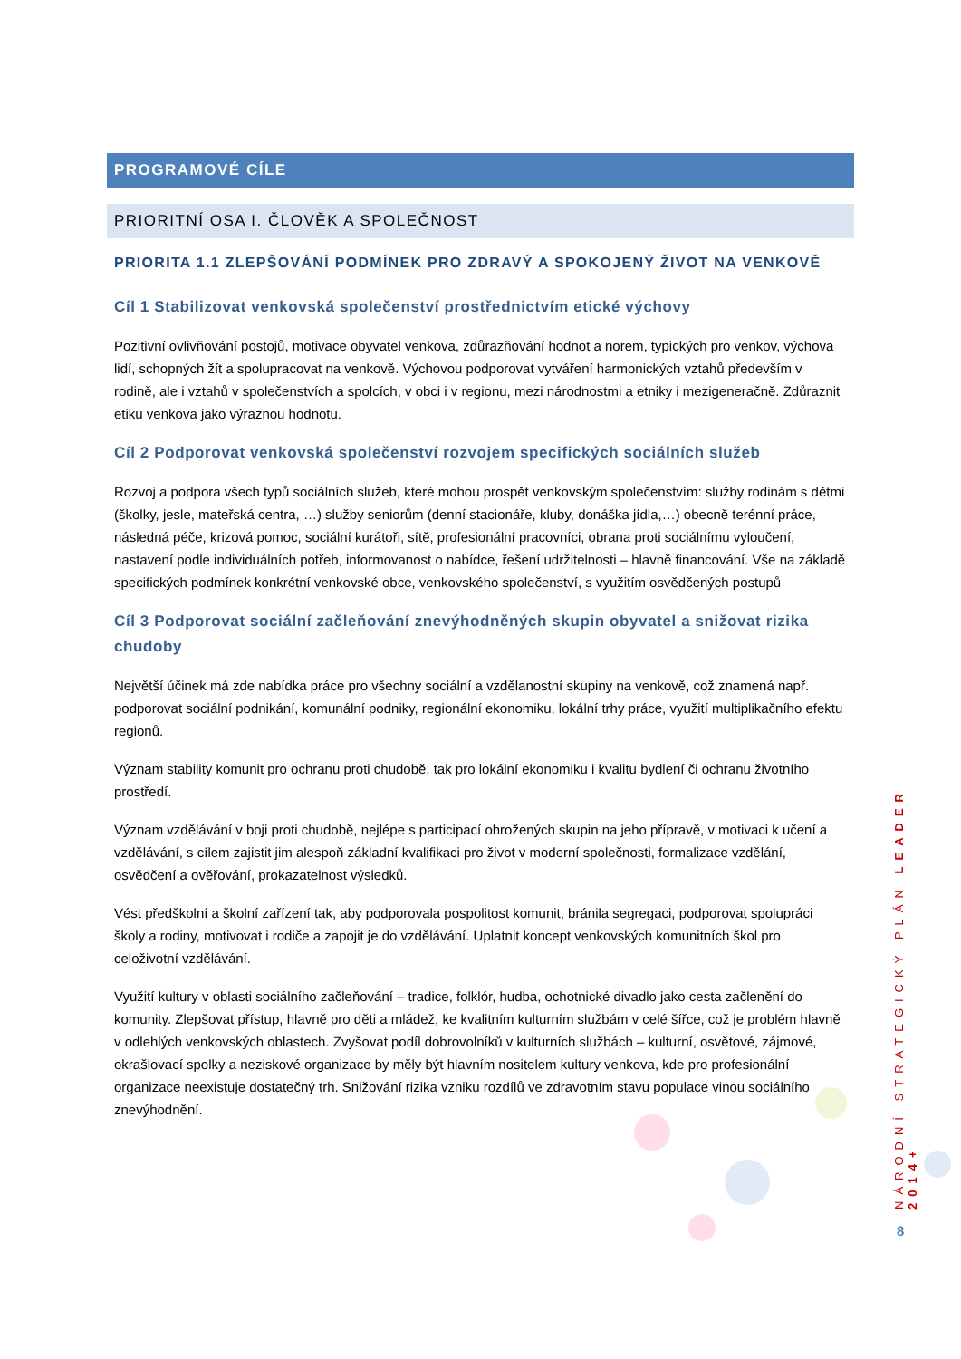PROGRAMOVÉ CÍLE
PRIORITNÍ OSA I. ČLOVĚK A SPOLEČNOST
PRIORITA 1.1 ZLEPŠOVÁNÍ PODMÍNEK PRO ZDRAVÝ A SPOKOJENÝ ŽIVOT NA VENKOVĚ
Cíl 1 Stabilizovat venkovská společenství prostřednictvím etické výchovy
Pozitivní ovlivňování postojů, motivace obyvatel venkova, zdůrazňování hodnot a norem, typických pro venkov, výchova lidí, schopných žít a spolupracovat na venkově. Výchovou podporovat vytváření harmonických vztahů především v rodině, ale i vztahů v společenstvích a spolcích, v obci i v regionu, mezi národnostmi a etniky i mezigeneračně. Zdůraznit etiku venkova jako výraznou hodnotu.
Cíl 2 Podporovat venkovská společenství rozvojem specifických sociálních služeb
Rozvoj a podpora všech typů sociálních služeb, které mohou prospět venkovským společenstvím: služby rodinám s dětmi (školky, jesle, mateřská centra, …) služby seniorům (denní stacionáře, kluby, donáška jídla,…) obecně terénní práce, následná péče, krizová pomoc, sociální kurátoři, sítě, profesionální pracovníci, obrana proti sociálnímu vyloučení, nastavení podle individuálních potřeb, informovanost o nabídce, řešení udržitelnosti – hlavně financování. Vše na základě specifických podmínek konkrétní venkovské obce, venkovského společenství, s využitím osvědčených postupů
Cíl 3 Podporovat sociální začleňování znevýhodněných skupin obyvatel a snižovat rizika chudoby
Největší účinek má zde nabídka práce pro všechny sociální a vzdělanostní skupiny na venkově, což znamená např. podporovat sociální podnikání, komunální podniky, regionální ekonomiku, lokální trhy práce, využití multiplikačního efektu regionů.
Význam stability komunit pro ochranu proti chudobě, tak pro lokální ekonomiku i kvalitu bydlení či ochranu životního prostředí.
Význam vzdělávání v boji proti chudobě, nejlépe s participací ohrožených skupin na jeho přípravě, v motivaci k učení a vzdělávání, s cílem zajistit jim alespoň základní kvalifikaci pro život v moderní společnosti, formalizace vzdělání, osvědčení a ověřování, prokazatelnost výsledků.
Vést předškolní a školní zařízení tak, aby podporovala pospolitost komunit, bránila segregaci, podporovat spolupráci školy a rodiny, motivovat i rodiče a zapojit je do vzdělávání. Uplatnit koncept venkovských komunitních škol pro celoživotní vzdělávání.
Využití kultury v oblasti sociálního začleňování – tradice, folklór, hudba, ochotnické divadlo jako cesta začlenění do komunity. Zlepšovat přístup, hlavně pro děti a mládež, ke kvalitním kulturním službám v celé šířce, což je problém hlavně v odlehlých venkovských oblastech. Zvyšovat podíl dobrovolníků v kulturních službách – kulturní, osvětové, zájmové, okrašlovací spolky a neziskové organizace by měly být hlavním nositelem kultury venkova, kde pro profesionální organizace neexistuje dostatečný trh. Snižování rizika vzniku rozdílů ve zdravotním stavu populace vinou sociálního znevýhodnění.
NÁRODNÍ STRATEGICKÝ PLÁN LEADER 2014+
8